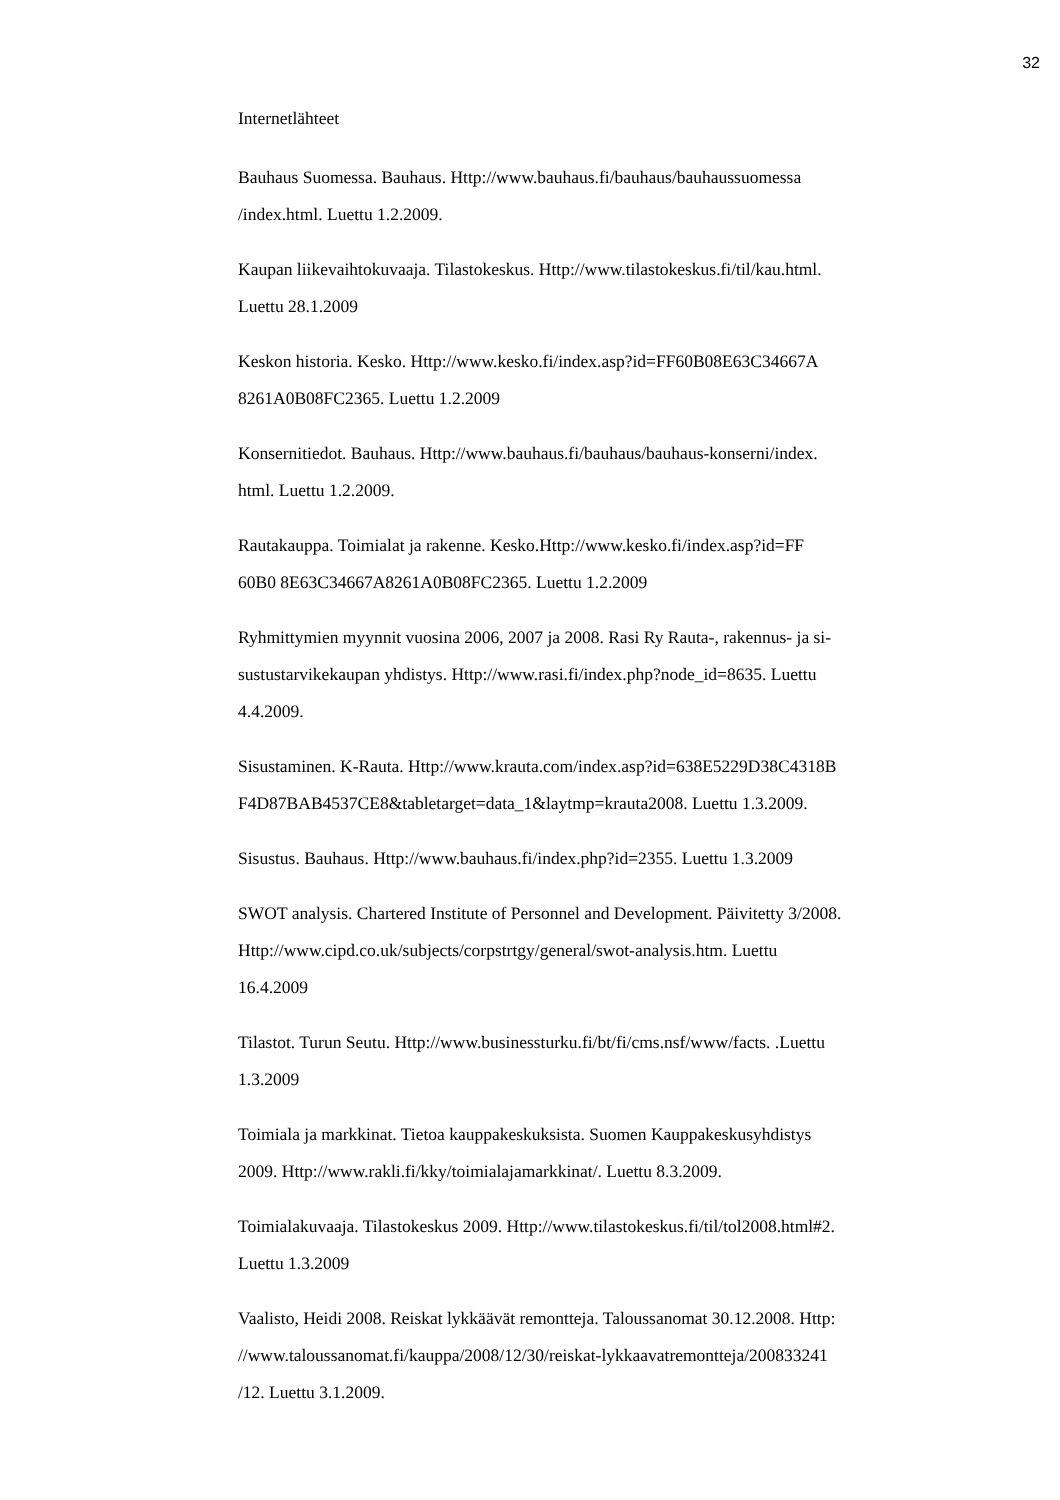32
Internetlähteet
Bauhaus Suomessa. Bauhaus. Http://www.bauhaus.fi/bauhaus/bauhaussuomessa
/index.html. Luettu 1.2.2009.
Kaupan liikevaihtokuvaaja. Tilastokeskus. Http://www.tilastokeskus.fi/til/kau.html.
Luettu 28.1.2009
Keskon historia. Kesko. Http://www.kesko.fi/index.asp?id=FF60B08E63C34667A
8261A0B08FC2365. Luettu 1.2.2009
Konsernitiedot. Bauhaus. Http://www.bauhaus.fi/bauhaus/bauhaus-konserni/index.
html. Luettu 1.2.2009.
Rautakauppa. Toimialat ja rakenne. Kesko.Http://www.kesko.fi/index.asp?id=FF
60B0 8E63C34667A8261A0B08FC2365. Luettu 1.2.2009
Ryhmittymien myynnit vuosina 2006, 2007 ja 2008. Rasi Ry Rauta-, rakennus- ja si-
sustustarvikekaupan yhdistys. Http://www.rasi.fi/index.php?node_id=8635. Luettu
4.4.2009.
Sisustaminen. K-Rauta. Http://www.krauta.com/index.asp?id=638E5229D38C4318B
F4D87BAB4537CE8&tabletarget=data_1&laytmp=krauta2008. Luettu 1.3.2009.
Sisustus. Bauhaus. Http://www.bauhaus.fi/index.php?id=2355. Luettu 1.3.2009
SWOT analysis. Chartered Institute of Personnel and Development. Päivitetty 3/2008.
Http://www.cipd.co.uk/subjects/corpstrtgy/general/swot-analysis.htm. Luettu
16.4.2009
Tilastot. Turun Seutu. Http://www.businessturku.fi/bt/fi/cms.nsf/www/facts. .Luettu
1.3.2009
Toimiala ja markkinat. Tietoa kauppakeskuksista. Suomen Kauppakeskusyhdistys
2009. Http://www.rakli.fi/kky/toimialajamarkkinat/. Luettu 8.3.2009.
Toimialakuvaaja. Tilastokeskus 2009. Http://www.tilastokeskus.fi/til/tol2008.html#2.
Luettu 1.3.2009
Vaalisto, Heidi 2008. Reiskat lykkäävät remontteja. Taloussanomat 30.12.2008. Http:
//www.taloussanomat.fi/kauppa/2008/12/30/reiskat-lykkaavatremontteja/200833241
/12. Luettu 3.1.2009.